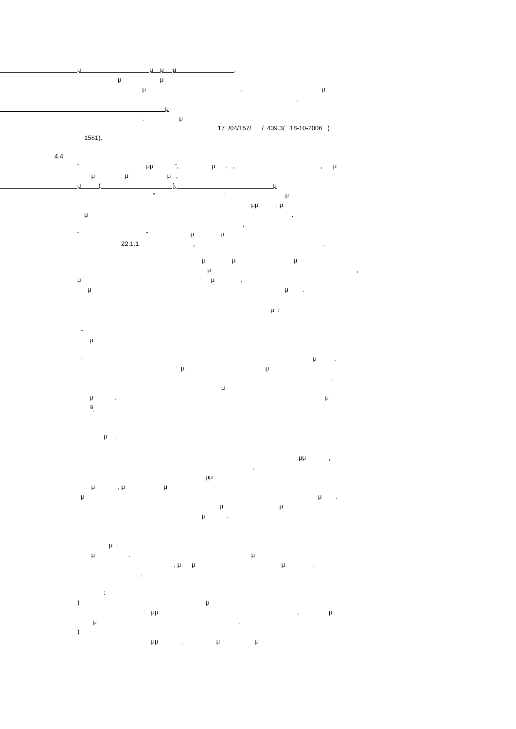μ μ μ μ ,
μ μ
μ . μ
,
μ
. μ
17 /04/157/ / 439.3/ 18-10-2006 (
1561).
4.4
“ μμ ”, μ , , , μ
μ μ μ ,
μ ( ), μ
“ “ μ
μμ , μ
μ .
,
“ “ μ μ
22.1.1 , .
μ μ μ
μ ,
μ μ ,
μ μ .
μ :
-
μ
- μ .
μ μ
.
μ
μ , μ
<sup>iii</sup>.
μ .
μμ ,
.
μμ
μ , μ μ
μ μ .
μ μ
μ .
μ ,
μ . μ
, μ μ μ ,
.
:
) μ
μμ , μ
μ .
)
μμ , μ μ